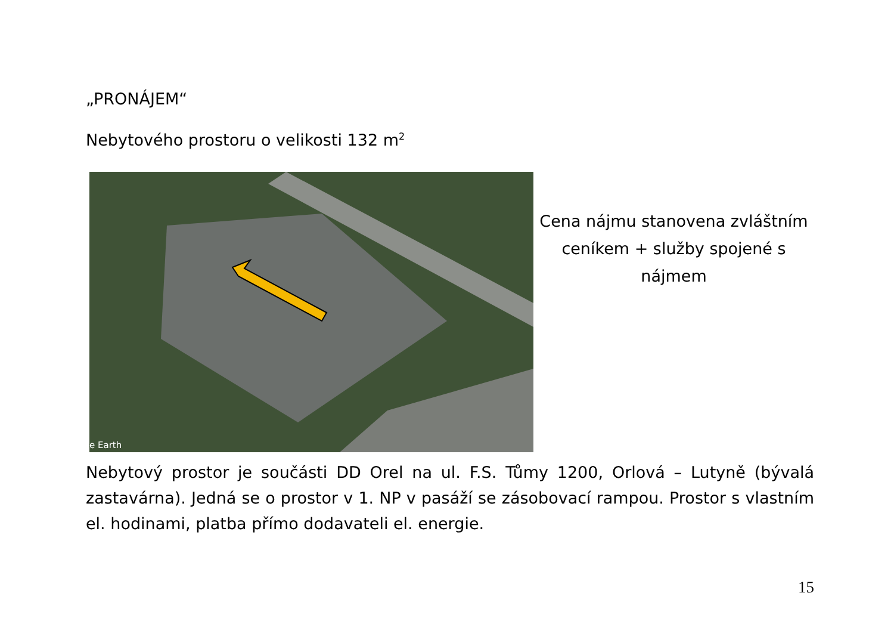„PRONÁJEM“
Nebytového prostoru o velikosti 132 m<sup>2</sup>
e Earth
Cena nájmu stanovena zvláštním ceníkem + služby spojené s nájmem
Nebytový prostor je součásti DD Orel na ul. F.S. Tůmy 1200, Orlová – Lutyně (bývalá zastavárna). Jedná se o prostor v 1. NP v pasáží se zásobovací rampou. Prostor s vlastním el. hodinami, platba přímo dodavateli el. energie.
15